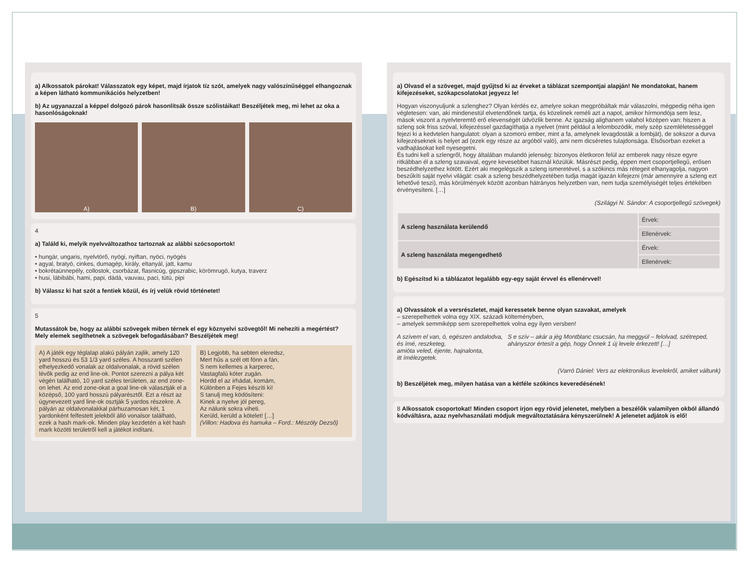a) Alkossatok párokat! Válasszatok egy képet, majd írjatok tíz szót, amelyek nagy valószínűséggel elhangoznak a képen látható kommunikációs helyzetben!
b) Az ugyanazzal a képpel dolgozó párok hasonlítsák össze szólistáikat! Beszéljétek meg, mi lehet az oka a hasonlóságoknak!
A) B) C)
4
a) Találd ki, melyik nyelvváltozathoz tartoznak az alábbi szócsoportok!
• hungár, ungaris, nyelvtörő, nyögi, nyiftan, nyöci, nyögés
• agyal, bratyó, cinkes, dumagép, király, eltanyál, jatt, kamu
• bokrétaünnepély, collostok, csorbázat, flasnicúg, gipszrabic, körömrugó, kutya, traverz
• husi, lábibábi, hami, papi, dádá, vauvau, paci, tütü, pipi
b) Válassz ki hat szót a fentiek közül, és írj velük rövid történetet!
5
Mutassátok be, hogy az alábbi szövegek miben térnek el egy köznyelvi szövegtől! Mi nehezíti a megértést? Mely elemek segíthetnek a szövegek befogadásában? Beszéljétek meg!
A) A játék egy téglalap alakú pályán zajlik, amely 120 yard hosszú és 53 1/3 yard széles. A hosszanti szélen elhelyezkedő vonalak az oldalvonalak, a rövid szélen lévők pedig az end line-ok. Pontot szerezni a pálya két végén található, 10 yard széles területen, az end zone-on lehet. Az end zone-okat a goal line-ok választják el a középső, 100 yard hosszú pályarésztől. Ezt a részt az úgynevezett yard line-ok osztják 5 yardos részekre. A pályán az oldalvonalakkal párhuzamosan két, 1 yardonként felfestett jelekből álló vonalsor található, ezek a hash mark-ok. Minden play kezdetén a két hash mark közötti területről kell a játékot indítani.
B) Legjobb, ha sebten eleredsz,
Mert hűs a szél ott fönn a fán,
S nem kellemes a karperec,
Vastagfalú kóter zugán.
Hordd el az irhádat, komám,
Különben a Fejes készíti ki!
S tanulj meg ködösíteni:
Kinek a nyelve jól pereg,
Az nálunk sokra viheti.
Kerüld, kerüld a kötelet! […]
(Villon: Hadova és hamuka – Ford.: Mészöly Dezső)
a) Olvasd el a szöveget, majd gyűjtsd ki az érveket a táblázat szempontjai alapján! Ne mondatokat, hanem kifejezéseket, szókapcsolatokat jegyezz le!
Hogyan viszonyuljunk a szlenghez? Olyan kérdés ez, amelyre sokan megpróbáltak már válaszolni, mégpedig néha igen végletesen: van, aki mindenestül elvetendőnek tartja, és közelinek reméli azt a napot, amikor hírmondója sem lesz, mások viszont a nyelvteremtő erő elevenségét üdvözlik benne. Az igazság alighanem valahol középen van: hiszen a szleng sok friss szóval, kifejezéssel gazdagíthatja a nyelvet (mint például a lelombozódik, mely szép szemléletességgel fejezi ki a kedvtelen hangulatot: olyan a szomorú ember, mint a fa, amelynek levagdosták a lombját), de sokszor a durva kifejezéseknek is helyet ad (ezek egy része az argóból való), ami nem dicséretes tulajdonsága. Elsősorban ezeket a vadhajtásokat kell nyesegetni.
És tudni kell a szlengről, hogy általában mulandó jelenség: bizonyos életkoron felül az emberek nagy része egyre ritkábban él a szleng szavaival, egyre kevesebbet használ közülük. Másrészt pedig, éppen mert csoportjellegű, erősen beszédhelyzethez kötött. Ezért aki megelégszik a szleng ismeretével, s a szókincs más rétegeit elhanyagolja, nagyon beszűkíti saját nyelvi világát: csak a szleng beszédhelyzetében tudja magát igazán kifejezni (már amennyire a szleng ezt lehetővé teszi), más körülmények között azonban hátrányos helyzetben van, nem tudja személyiségét teljes értékében érvényesíteni. […]
(Szilágyi N. Sándor: A csoportjellegű szövegek)
| A szleng használata kerülendő | Érvek: |
| | Ellenérvek: |
| A szleng használata megengedhető | Érvek: |
| | Ellenérvek: |
b) Egészítsd ki a táblázatot legalább egy-egy saját érvvel és ellenérvvel!
a) Olvassátok el a versrészletet, majd keressetek benne olyan szavakat, amelyek
– szerepelhettek volna egy XIX. századi költeményben,
– amelyek semmiképp sem szerepelhettek volna egy ilyen versben!
A szívem el van, ó, egészen andalodva,
és ímé, reszketeg,
amióta veled, éjente, hajnalonta,
itt ímélezgetek.
S e szív – akár a jég Montblanc csucsán, ha meggyúl – felolvad, szétreped,
ahányszor értesít a gép, hogy Önnek 1 új levele érkezett! […]
(Varró Dániel: Vers az elektronikus levelekről, amiket váltunk)
b) Beszéljétek meg, milyen hatása van a kétféle szókincs keveredésének!
8 Alkossatok csoportokat! Minden csoport írjon egy rövid jelenetet, melyben a beszélők valamilyen okból állandó kódváltásra, azaz nyelvhasználati módjuk megváltoztatására kényszerülnek! A jelenetet adjátok is elő!